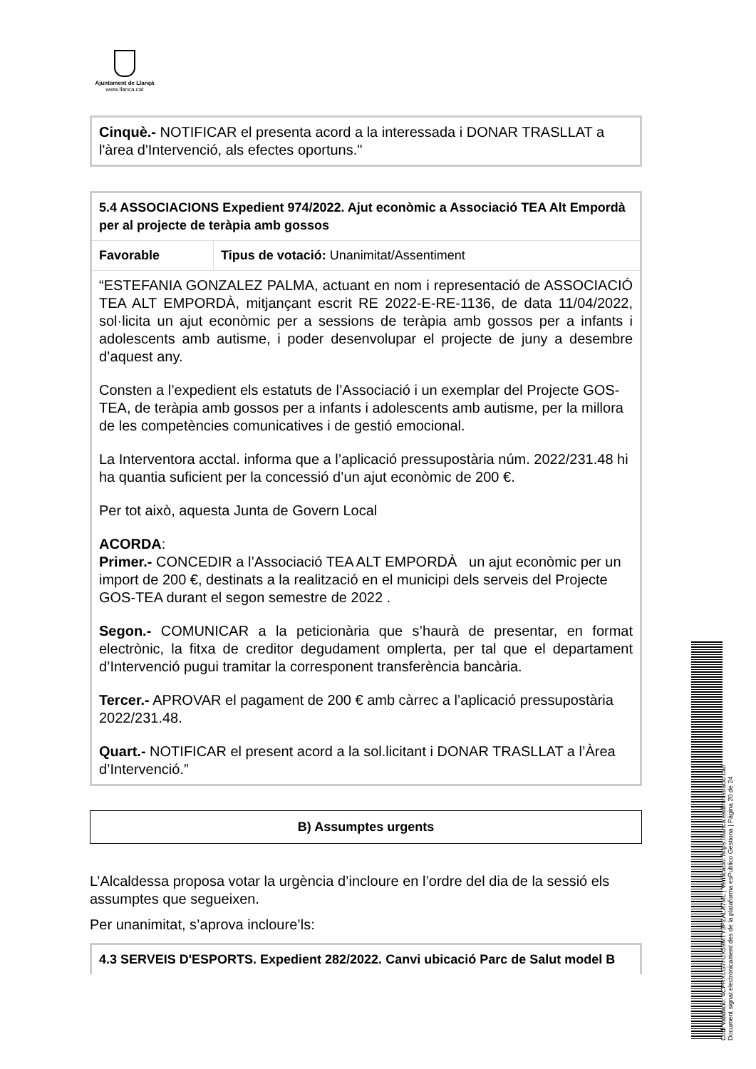Ajuntament de Llançà
www.llanca.cat
Cinquè.- NOTIFICAR el presenta acord a la interessada i DONAR TRASLLAT a l'àrea d'Intervenció, als efectes oportuns."
| 5.4 ASSOCIACIONS Expedient 974/2022. Ajut econòmic a Associació TEA Alt Empordà per al projecte de teràpia amb gossos | |
| Favorable | Tipus de votació: Unanimitat/Assentiment |
| “ESTEFANIA GONZALEZ PALMA, actuant en nom i representació de ASSOCIACIÓ TEA ALT EMPORDÀ, mitjançant escrit RE 2022-E-RE-1136, de data 11/04/2022, sol·licita un ajut econòmic per a sessions de teràpia amb gossos per a infants i adolescents amb autisme, i poder desenvolupar el projecte de juny a desembre d’aquest any. Consten a l’expedient els estatuts de l’Associació i un exemplar del Projecte GOS-TEA, de teràpia amb gossos per a infants i adolescents amb autisme, per la millora de les competències comunicatives i de gestió emocional. La Interventora acctal. informa que a l’aplicació pressupostària núm. 2022/231.48 hi ha quantia suficient per la concessió d’un ajut econòmic de 200 €. Per tot això, aquesta Junta de Govern Local ACORDA : Primer.- CONCEDIR a l’Associació TEA ALT EMPORDÀ un ajut econòmic per un import de 200 €, destinats a la realització en el municipi dels serveis del Projecte GOS-TEA durant el segon semestre de 2022 . Segon.- COMUNICAR a la peticionària que s’haurà de presentar, en format electrònic, la fitxa de creditor degudament omplerta, per tal que el departament d’Intervenció pugui tramitar la corresponent transferència bancària. Tercer.- APROVAR el pagament de 200 € amb càrrec a l’aplicació pressupostària 2022/231.48. Quart.- NOTIFICAR el present acord a la sol.licitant i DONAR TRASLLAT a l’Àrea d’Intervenció.” | |
B) Assumptes urgents
L’Alcaldessa proposa votar la urgència d’incloure en l’ordre del dia de la sessió els assumptes que segueixen.
Per unanimitat, s’aprova incloure’ls:
4.3 SERVEIS D'ESPORTS. Expedient 282/2022. Canvi ubicació Parc de Salut model B
Codi Validació: 4CPRXLG7HJX59MTY3PZALA7ML | Verificació: https://llanca.eadministracio.cat/
Document signat electrònicament des de la plataforma esPublico Gestiona | Pàgina 20 de 24